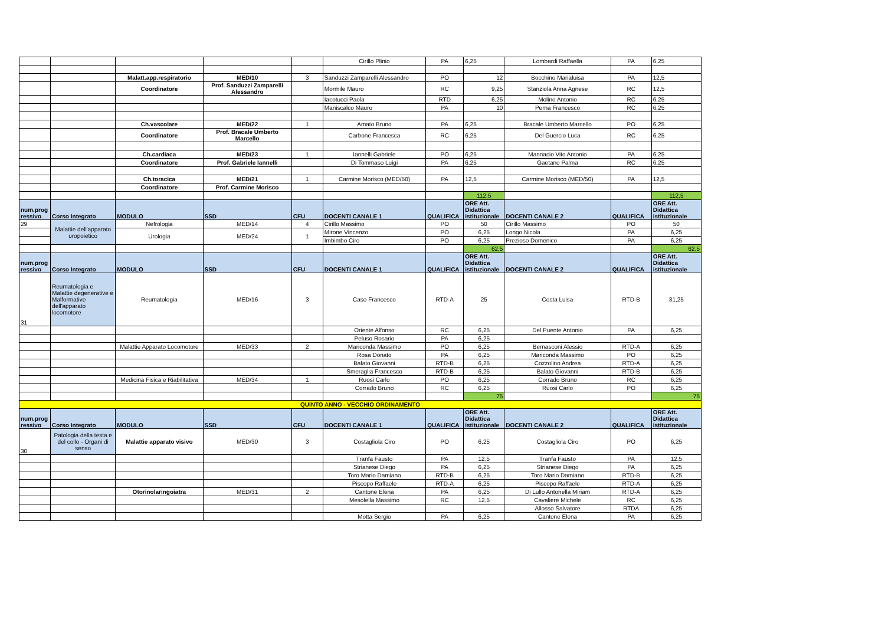| | | | | | Cirillo Plinio | PA | 6,25 | Lombardi Raffaella | PA | 6,25 |
| | | Malatt.app.respiratorio | MED/10 | 3 | Sanduzzi Zamparelli Alessandro | PO | 12 | Bocchino Marialuisa | PA | 12,5 |
| | | Coordinatore | Prof. Sanduzzi Zamparelli Alessandro | | Mormile Mauro | RC | 9,25 | Stanziola Anna Agnese | RC | 12,5 |
| | | | | | Iacotucci Paola | RTD | 6,25 | Molino Antonio | RC | 6,25 |
| | | | | | Maniscalco Mauro | PA | 10 | Perna Francesco | RC | 6,25 |
| | | Ch.vascolare | MED/22 | 1 | Amato Bruno | PA | 6,25 | Bracale Umberto Marcello | PO | 6,25 |
| | | Coordinatore | Prof. Bracale Umberto Marcello | | Carbone Francesca | RC | 6,25 | Del Guercio Luca | RC | 6,25 |
| | | Ch.cardiaca | MED/23 | 1 | Iannelli Gabriele | PO | 6,25 | Mannacio Vito Antonio | PA | 6,25 |
| | | Coordinatore | Prof. Gabriele Iannelli | | Di Tommaso Luigi | PA | 6,25 | Gaetano Palma | RC | 6,25 |
| | | Ch.toracica | MED/21 | 1 | Carmine Morisco (MED/50) | PA | 12,5 | Carmine Morisco (MED/50) | PA | 12,5 |
| | | Coordinatore | Prof. Carmine Morisco | | | | | | | |
| | | | | | | | 112,5 | | | 112,5 |
| num.prog ressivo | Corso Integrato | MODULO | SSD | CFU | DOCENTI CANALE 1 | QUALIFICA | ORE Att. Didattica istituzionale | DOCENTI CANALE 2 | QUALIFICA | ORE Att. Didattica istituzionale |
| 29 | Malattie dell'apparato uropoietico | Nefrologia | MED/14 | 4 | Cirillo Massimo | PO | 50 | Cirillo Massimo | PO | 50 |
| | | Urologia | MED/24 | 1 | Mirone Vincenzo | PO | 6,25 | Longo Nicola | PA | 6,25 |
| | | | | | Imbimbo Ciro | PO | 6,25 | Prezioso Domenico | PA | 6,25 |
| | | | | | | | 62,5 | | | 62,5 |
| num.prog ressivo | Corso Integrato | MODULO | SSD | CFU | DOCENTI CANALE 1 | QUALIFICA | ORE Att. Didattica istituzionale | DOCENTI CANALE 2 | QUALIFICA | ORE Att. Didattica istituzionale |
| 31 | Reumatologia e Malattie degenerative e Malformative dell'apparato locomotore | Reumatologia | MED/16 | 3 | Caso Francesco | RTD-A | 25 | Costa Luisa | RTD-B | 31,25 |
| | | | | | Oriente Alfonso | RC | 6,25 | Del Puente Antonio | PA | 6,25 |
| | | | | | Peluso Rosario | PA | 6,25 | | | |
| | | Malattie Apparato Locomotore | MED/33 | 2 | Mariconda Massimo | PO | 6,25 | Bernasconi Alessio | RTD-A | 6,25 |
| | | | | | Rosa Donato | PA | 6,25 | Mariconda Massimo | PO | 6,25 |
| | | | | | Balato Giovanni | RTD-B | 6,25 | Cozzolino Andrea | RTD-A | 6,25 |
| | | | | | Smeraglia Francesco | RTD-B | 6,25 | Balato Giovanni | RTD-B | 6,25 |
| | | Medicina Fisica e Riabilitativa | MED/34 | 1 | Ruosi Carlo | PO | 6,25 | Corrado Bruno | RC | 6,25 |
| | | | | | Corrado Bruno | RC | 6,25 | Ruosi Carlo | PO | 6,25 |
| | | | | | | | 75 | | | 75 |
| QUINTO ANNO - VECCHIO ORDINAMENTO | | | | | | | | | | |
| num.prog ressivo | Corso Integrato | MODULO | SSD | CFU | DOCENTI CANALE 1 | QUALIFICA | ORE Att. Didattica istituzionale | DOCENTI CANALE 2 | QUALIFICA | ORE Att. Didattica istituzionale |
| 30 | Patologia della testa e del collo - Organi di senso | Malattie apparato visivo | MED/30 | 3 | Costagliola Ciro | PO | 6,25 | Costagliola Ciro | PO | 6,25 |
| | | | | | Tranfa Fausto | PA | 12,5 | Tranfa Fausto | PA | 12,5 |
| | | | | | Strianese Diego | PA | 6,25 | Strianese Diego | PA | 6,25 |
| | | | | | Toro Mario Damiano | RTD-B | 6,25 | Toro Mario Damiano | RTD-B | 6,25 |
| | | | | | Piscopo Raffaele | RTD-A | 6,25 | Piscopo Raffaele | RTD-A | 6,25 |
| | | Otorinolaringoiatra | MED/31 | 2 | Cantone Elena | PA | 6,25 | Di Lullo Antonella Miriam | RTD-A | 6,25 |
| | | | | | Mesolella Massimo | RC | 12,5 | Cavaliere Michele | RC | 6,25 |
| | | | | | | | | Allosso Salvatore | RTDA | 6,25 |
| | | | | | Motta Sergio | PA | 6,25 | Cantone Elena | PA | 6,25 |